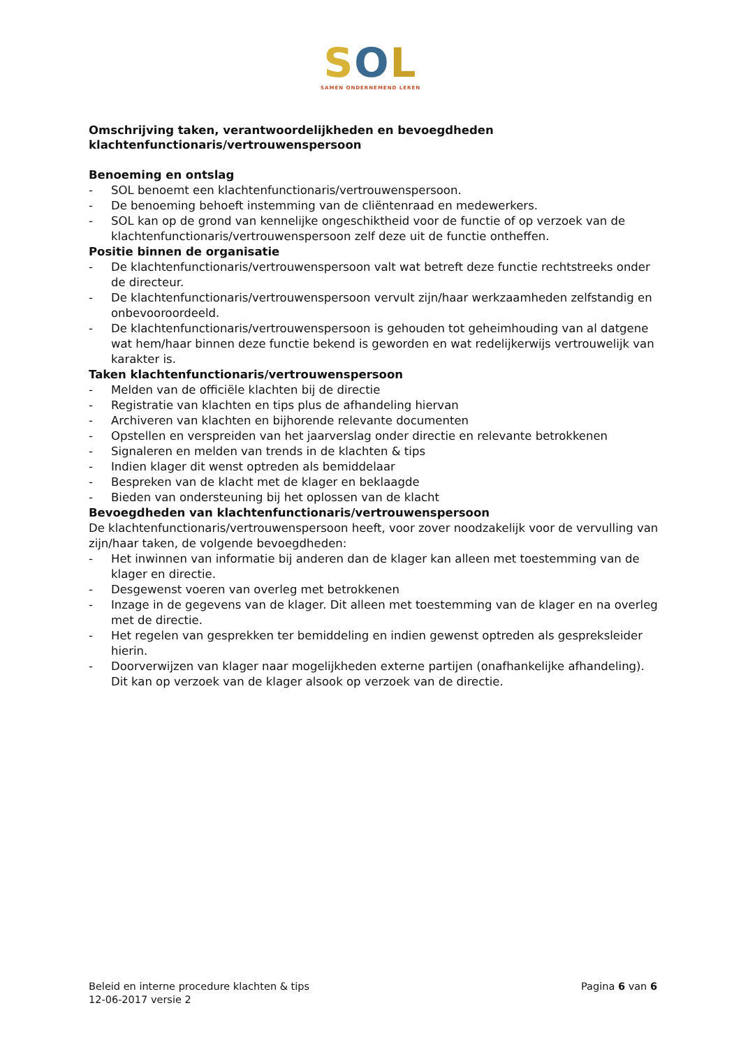SOL
SAMEN ONDERNEMEND LEREN
Omschrijving taken, verantwoordelijkheden en bevoegdheden
klachtenfunctionaris/vertrouwenspersoon
Benoeming en ontslag
- SOL benoemt een klachtenfunctionaris/vertrouwenspersoon.
- De benoeming behoeft instemming van de cliëntenraad en medewerkers.
- SOL kan op de grond van kennelijke ongeschiktheid voor de functie of op verzoek van de klachtenfunctionaris/vertrouwenspersoon zelf deze uit de functie ontheffen.
Positie binnen de organisatie
- De klachtenfunctionaris/vertrouwenspersoon valt wat betreft deze functie rechtstreeks onder de directeur.
- De klachtenfunctionaris/vertrouwenspersoon vervult zijn/haar werkzaamheden zelfstandig en onbevooroordeeld.
- De klachtenfunctionaris/vertrouwenspersoon is gehouden tot geheimhouding van al datgene wat hem/haar binnen deze functie bekend is geworden en wat redelijkerwijs vertrouwelijk van karakter is.
Taken klachtenfunctionaris/vertrouwenspersoon
- Melden van de officiële klachten bij de directie
- Registratie van klachten en tips plus de afhandeling hiervan
- Archiveren van klachten en bijhorende relevante documenten
- Opstellen en verspreiden van het jaarverslag onder directie en relevante betrokkenen
- Signaleren en melden van trends in de klachten & tips
- Indien klager dit wenst optreden als bemiddelaar
- Bespreken van de klacht met de klager en beklaagde
- Bieden van ondersteuning bij het oplossen van de klacht
Bevoegdheden van klachtenfunctionaris/vertrouwenspersoon
De klachtenfunctionaris/vertrouwenspersoon heeft, voor zover noodzakelijk voor de vervulling van zijn/haar taken, de volgende bevoegdheden:
- Het inwinnen van informatie bij anderen dan de klager kan alleen met toestemming van de klager en directie.
- Desgewenst voeren van overleg met betrokkenen
- Inzage in de gegevens van de klager. Dit alleen met toestemming van de klager en na overleg met de directie.
- Het regelen van gesprekken ter bemiddeling en indien gewenst optreden als gespreksleider hierin.
- Doorverwijzen van klager naar mogelijkheden externe partijen (onafhankelijke afhandeling). Dit kan op verzoek van de klager alsook op verzoek van de directie.
Beleid en interne procedure klachten & tips
12-06-2017 versie 2
Pagina 6 van 6